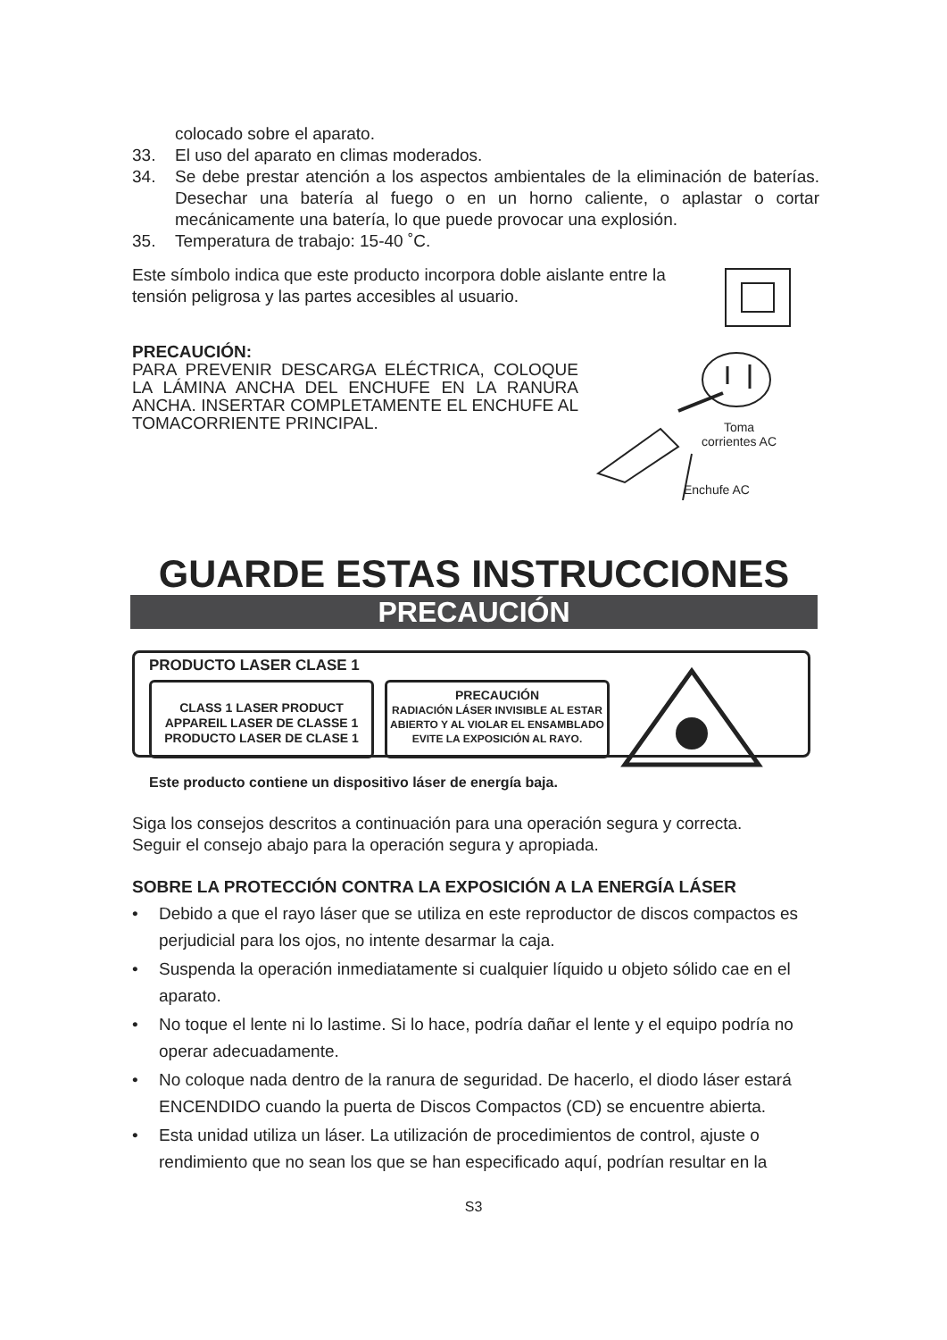colocado sobre el aparato.
33. El uso del aparato en climas moderados.
34. Se debe prestar atención a los aspectos ambientales de la eliminación de baterías. Desechar una batería al fuego o en un horno caliente, o aplastar o cortar mecánicamente una batería, lo que puede provocar una explosión.
35. Temperatura de trabajo: 15-40 ˚C.
Este símbolo indica que este producto incorpora doble aislante entre la tensión peligrosa y las partes accesibles al usuario.
PRECAUCIÓN:
PARA PREVENIR DESCARGA ELÉCTRICA, COLOQUE LA LÁMINA ANCHA DEL ENCHUFE EN LA RANURA ANCHA. INSERTAR COMPLETAMENTE EL ENCHUFE AL TOMACORRIENTE PRINCIPAL.
Toma
corrientes AC
Enchufe AC
GUARDE ESTAS INSTRUCCIONES
PRECAUCIÓN
PRODUCTO LASER CLASE 1
CLASS 1 LASER PRODUCT
APPAREIL LASER DE CLASSE 1
PRODUCTO LASER DE CLASE 1
PRECAUCIÓN
RADIACIÓN LÁSER INVISIBLE AL ESTAR ABIERTO Y AL VIOLAR EL ENSAMBLADO EVITE LA EXPOSICIÓN AL RAYO.
Este producto contiene un dispositivo láser de energía baja.
Siga los consejos descritos a continuación para una operación segura y correcta.
Seguir el consejo abajo para la operación segura y apropiada.
SOBRE LA PROTECCIÓN CONTRA LA EXPOSICIÓN A LA ENERGÍA LÁSER
• Debido a que el rayo láser que se utiliza en este reproductor de discos compactos es perjudicial para los ojos, no intente desarmar la caja.
• Suspenda la operación inmediatamente si cualquier líquido u objeto sólido cae en el aparato.
• No toque el lente ni lo lastime. Si lo hace, podría dañar el lente y el equipo podría no operar adecuadamente.
• No coloque nada dentro de la ranura de seguridad. De hacerlo, el diodo láser estará ENCENDIDO cuando la puerta de Discos Compactos (CD) se encuentre abierta.
• Esta unidad utiliza un láser. La utilización de procedimientos de control, ajuste o rendimiento que no sean los que se han especificado aquí, podrían resultar en la
S3